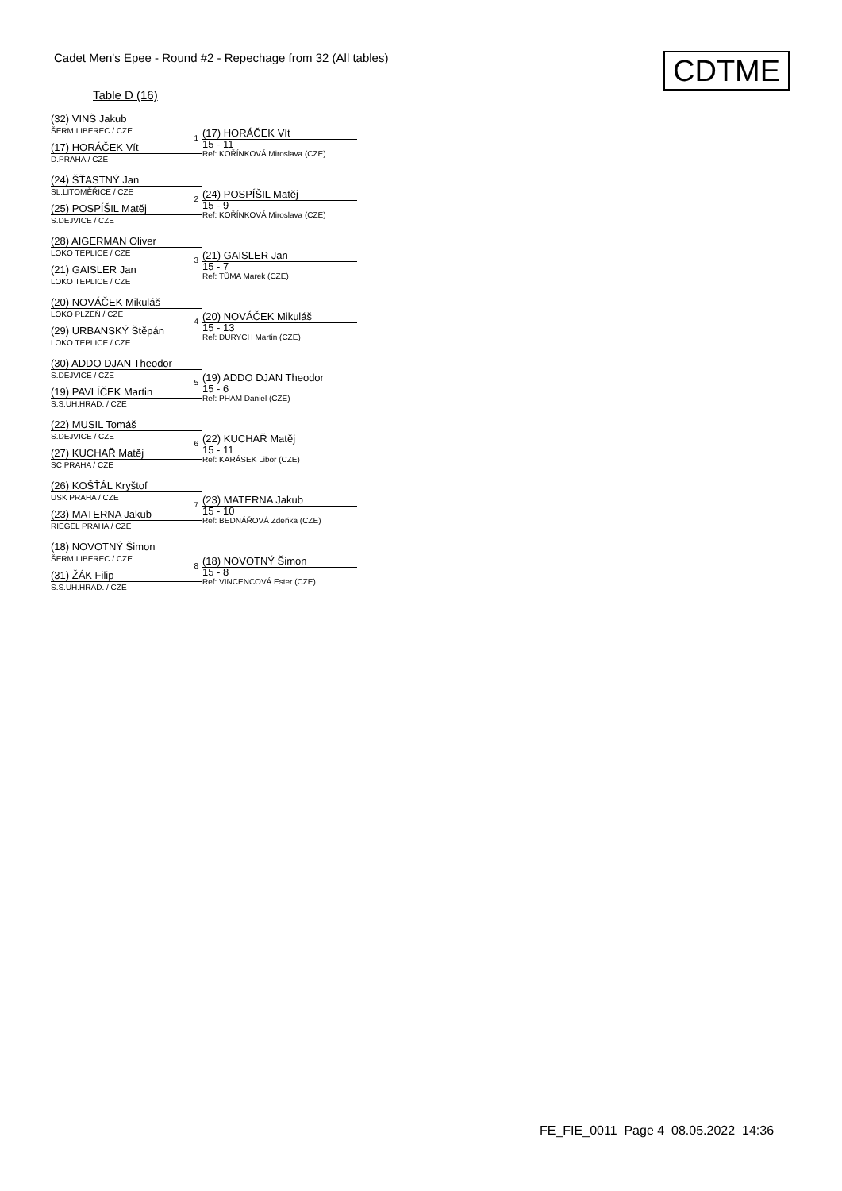Cadet Men's Epee - Round #2 - Repechage from 32 (All tables)
CDTME
Table D (16)
(32) VINŠ Jakub
ŠERM LIBEREC / CZE
(17) HORÁČEK Vít
D.PRAHA / CZE
1
(17) HORÁČEK Vít
15 - 11
Ref: KOŘÍNKOVÁ Miroslava (CZE)
(24) ŠŤASTNÝ Jan
SL.LITOMĚŘICE / CZE
(25) POSPÍŠIL Matěj
S.DEJVICE / CZE
2
(24) POSPÍŠIL Matěj
15 - 9
Ref: KOŘÍNKOVÁ Miroslava (CZE)
(28) AIGERMAN Oliver
LOKO TEPLICE / CZE
(21) GAISLER Jan
LOKO TEPLICE / CZE
3
(21) GAISLER Jan
15 - 7
Ref: TŮMA Marek (CZE)
(20) NOVÁČEK Mikuláš
LOKO PLZEŇ / CZE
(29) URBANSKÝ Štěpán
LOKO TEPLICE / CZE
4
(20) NOVÁČEK Mikuláš
15 - 13
Ref: DURYCH Martin (CZE)
(30) ADDO DJAN Theodor
S.DEJVICE / CZE
(19) PAVLÍČEK Martin
S.S.UH.HRAD. / CZE
5
(19) ADDO DJAN Theodor
15 - 6
Ref: PHAM Daniel (CZE)
(22) MUSIL Tomáš
S.DEJVICE / CZE
(27) KUCHAŘ Matěj
SC PRAHA / CZE
6
(22) KUCHAŘ Matěj
15 - 11
Ref: KARÁSEK Libor (CZE)
(26) KOŠŤÁL Kryštof
USK PRAHA / CZE
(23) MATERNA Jakub
RIEGEL PRAHA / CZE
7
(23) MATERNA Jakub
15 - 10
Ref: BEDNÁŘOVÁ Zdeňka (CZE)
(18) NOVOTNÝ Šimon
ŠERM LIBEREC / CZE
(31) ŽÁK Filip
S.S.UH.HRAD. / CZE
8
(18) NOVOTNÝ Šimon
15 - 8
Ref: VINCENCOVÁ Ester (CZE)
FE_FIE_0011 Page 4 08.05.2022 14:36